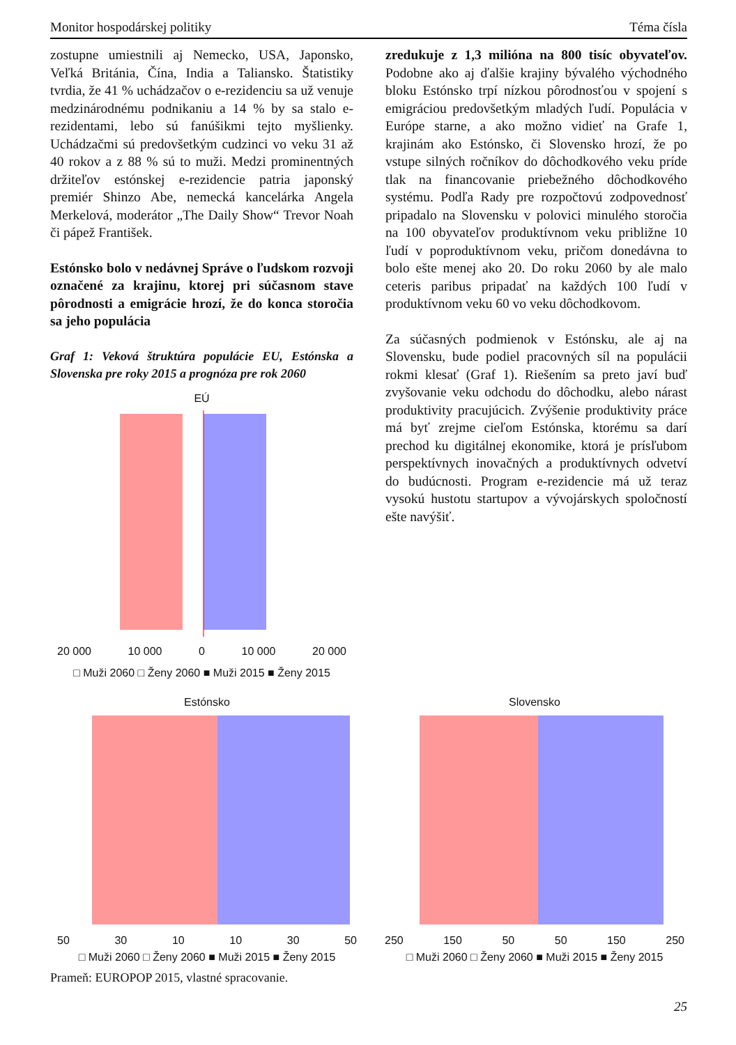Monitor hospodárskej politiky Téma čísla
zostupne umiestnili aj Nemecko, USA, Japonsko, Veľká Británia, Čína, India a Taliansko. Štatistiky tvrdia, že 41 % uchádzačov o e-rezidenciu sa už venuje medzinárodnému podnikaniu a 14 % by sa stalo e-rezidentami, lebo sú fanúšikmi tejto myšlienky. Uchádzačmi sú predovšetkým cudzinci vo veku 31 až 40 rokov a z 88 % sú to muži. Medzi prominentných držiteľov estónskej e-rezidencie patria japonský premiér Shinzo Abe, nemecká kancelárka Angela Merkelová, moderátor „The Daily Show“ Trevor Noah či pápež František.
Estónsko bolo v nedávnej Správe o ľudskom rozvoji označené za krajinu, ktorej pri súčasnom stave pôrodnosti a emigrácie hrozí, že do konca storočia sa jeho populácia
Graf 1: Veková štruktúra populácie EU, Estónska a Slovenska pre roky 2015 a prognóza pre rok 2060
EÚ
20 000 10 000 0 10 000 20 000
□ Muži 2060 □ Ženy 2060 ■ Muži 2015 ■ Ženy 2015
zredukuje z 1,3 milióna na 800 tisíc obyvateľov. Podobne ako aj ďalšie krajiny bývalého východného bloku Estónsko trpí nízkou pôrodnosťou v spojení s emigráciou predovšetkým mladých ľudí. Populácia v Európe starne, a ako možno vidieť na Grafe 1, krajinám ako Estónsko, či Slovensko hrozí, že po vstupe silných ročníkov do dôchodkového veku príde tlak na financovanie priebežného dôchodkového systému. Podľa Rady pre rozpočtovú zodpovednosť pripadalo na Slovensku v polovici minulého storočia na 100 obyvateľov produktívnom veku približne 10 ľudí v poproduktívnom veku, pričom donedávna to bolo ešte menej ako 20. Do roku 2060 by ale malo ceteris paribus pripadať na každých 100 ľudí v produktívnom veku 60 vo veku dôchodkovom.
Za súčasných podmienok v Estónsku, ale aj na Slovensku, bude podiel pracovných síl na populácii rokmi klesať (Graf 1). Riešením sa preto javí buď zvyšovanie veku odchodu do dôchodku, alebo nárast produktivity pracujúcich. Zvýšenie produktivity práce má byť zrejme cieľom Estónska, ktorému sa darí prechod ku digitálnej ekonomike, ktorá je prísľubom perspektívnych inovačných a produktívnych odvetví do budúcnosti. Program e-rezidencie má už teraz vysokú hustotu startupov a vývojárskych spoločností ešte navýšiť.
Estónsko
50 30 10 10 30 50
□ Muži 2060 □ Ženy 2060 ■ Muži 2015 ■ Ženy 2015
Slovensko
250 150 50 50 150 250
□ Muži 2060 □ Ženy 2060 ■ Muži 2015 ■ Ženy 2015
Prameň: EUROPOP 2015, vlastné spracovanie.
25